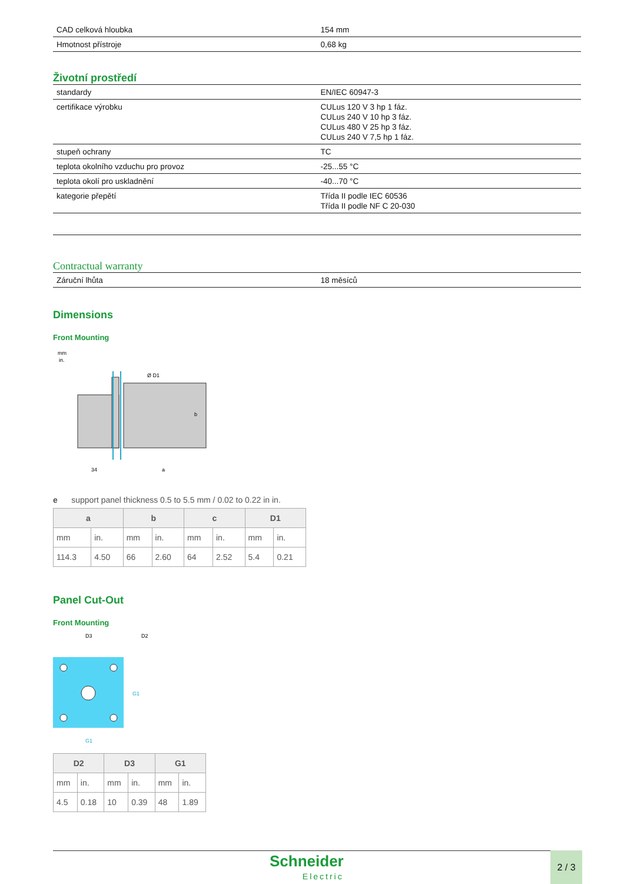| CAD celková hloubka | 154 mm |
| Hmotnost přístroje | 0,68 kg |
Životní prostředí
| standardy | EN/IEC 60947-3 |
| certifikace výrobku | CULus 120 V 3 hp 1 fáz. CULus 240 V 10 hp 3 fáz. CULus 480 V 25 hp 3 fáz. CULus 240 V 7,5 hp 1 fáz. |
| stupeň ochrany | TC |
| teplota okolního vzduchu pro provoz | -25...55 °C |
| teplota okolí pro uskladnění | -40...70 °C |
| kategorie přepětí | Třída II podle IEC 60536 Třída II podle NF C 20-030 |
Contractual warranty
| Záruční lhůta | 18 měsíců |
Dimensions
Front Mounting
mm
in.
b
a
34
Ø D1
e support panel thickness 0.5 to 5.5 mm / 0.02 to 0.22 in in.
| a | | b | | c | | D1 | |
| --- | --- | --- | --- | --- | --- | --- | --- |
| mm | in. | mm | in. | mm | in. | mm | in. |
| 114.3 | 4.50 | 66 | 2.60 | 64 | 2.52 | 5.4 | 0.21 |
Panel Cut-Out
Front Mounting
D3
D2
G1
G1
| D2 | | D3 | | G1 | |
| --- | --- | --- | --- | --- | --- |
| mm | in. | mm | in. | mm | in. |
| 4.5 | 0.18 | 10 | 0.39 | 48 | 1.89 |
Schneider
Electric
2 / 3